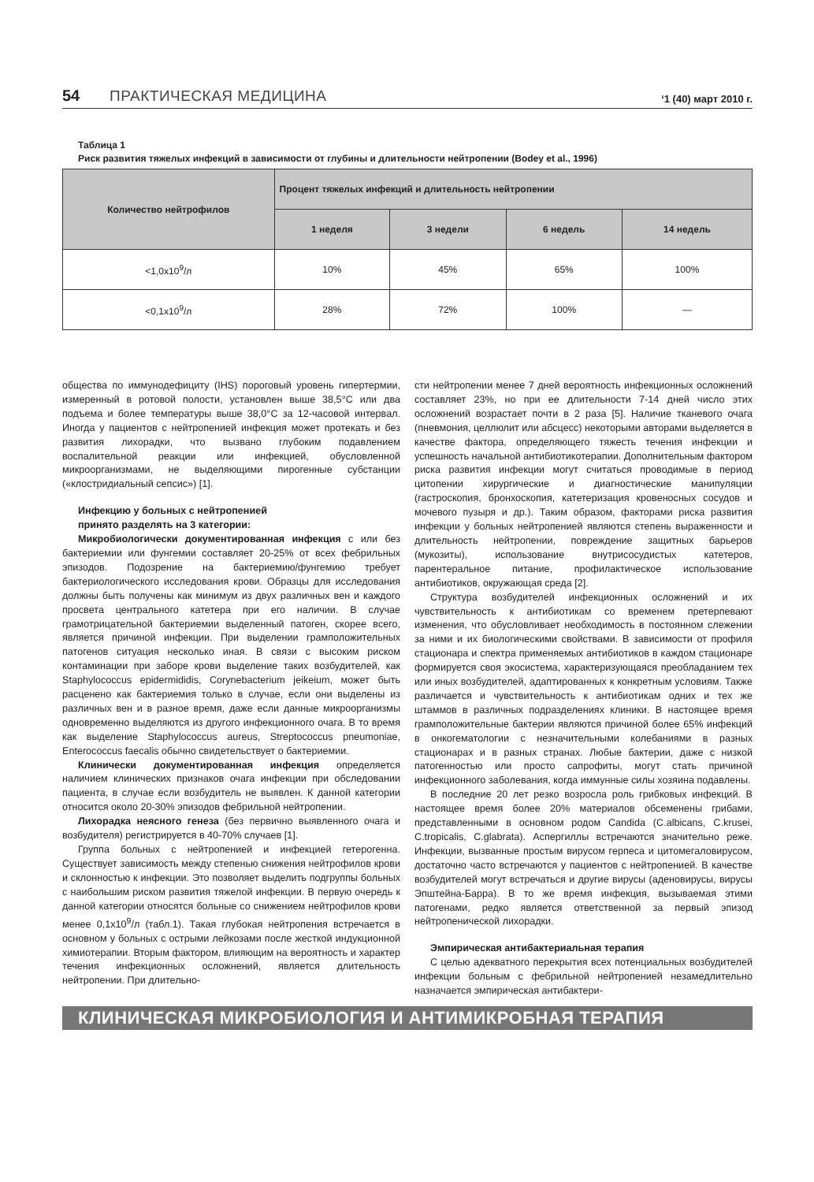54 ПРАКТИЧЕСКАЯ МЕДИЦИНА ‘1 (40) март 2010 г.
Таблица 1
Риск развития тяжелых инфекций в зависимости от глубины и длительности нейтропении (Bodey et al., 1996)
| Количество нейтрофилов | Процент тяжелых инфекций и длительность нейтропении | | | |
| --- | --- | --- | --- | --- |
| | 1 неделя | 3 недели | 6 недель | 14 недель |
| <1,0х10<sup>9</sup>/л | 10% | 45% | 65% | 100% |
| <0,1х10<sup>9</sup>/л | 28% | 72% | 100% | — |
общества по иммунодефициту (IHS) пороговый уровень гипертермии, измеренный в ротовой полости, установлен выше 38,5°С или два подъема и более температуры выше 38,0°С за 12-часовой интервал. Иногда у пациентов с нейтропенией инфекция может протекать и без развития лихорадки, что вызвано глубоким подавлением воспалительной реакции или инфекцией, обусловленной микроорганизмами, не выделяющими пирогенные субстанции («клостридиальный сепсис») [1].
Инфекцию у больных с нейтропенией
принято разделять на 3 категории:
Микробиологически документированная инфекция с или без бактериемии или фунгемии составляет 20-25% от всех фебрильных эпизодов. Подозрение на бактериемию/фунгемию требует бактериологического исследования крови. Образцы для исследования должны быть получены как минимум из двух различных вен и каждого просвета центрального катетера при его наличии. В случае грамотрицательной бактериемии выделенный патоген, скорее всего, является причиной инфекции. При выделении грамположительных патогенов ситуация несколько иная. В связи с высоким риском контаминации при заборе крови выделение таких возбудителей, как Staphylococcus epidermididis, Corynebacterium jeikeium, может быть расценено как бактериемия только в случае, если они выделены из различных вен и в разное время, даже если данные микроорганизмы одновременно выделяются из другого инфекционного очага. В то время как выделение Staphylococcus aureus, Streptococcus pneumoniae, Enterococcus faecalis обычно свидетельствует о бактериемии.
Клинически документированная инфекция определяется наличием клинических признаков очага инфекции при обследовании пациента, в случае если возбудитель не выявлен. К данной категории относится около 20-30% эпизодов фебрильной нейтропении.
Лихорадка неясного генеза (без первично выявленного очага и возбудителя) регистрируется в 40-70% случаев [1].
Группа больных с нейтропенией и инфекцией гетерогенна. Существует зависимость между степенью снижения нейтрофилов крови и склонностью к инфекции. Это позволяет выделить подгруппы больных с наибольшим риском развития тяжелой инфекции. В первую очередь к данной категории относятся больные со снижением нейтрофилов крови менее 0,1х10<sup>9</sup>/л (табл.1). Такая глубокая нейтропения встречается в основном у больных с острыми лейкозами после жесткой индукционной химиотерапии. Вторым фактором, влияющим на вероятность и характер течения инфекционных осложнений, является длительность нейтропении. При длительно-
сти нейтропении менее 7 дней вероятность инфекционных осложнений составляет 23%, но при ее длительности 7-14 дней число этих осложнений возрастает почти в 2 раза [5]. Наличие тканевого очага (пневмония, целлюлит или абсцесс) некоторыми авторами выделяется в качестве фактора, определяющего тяжесть течения инфекции и успешность начальной антибиотикотерапии. Дополнительным фактором риска развития инфекции могут считаться проводимые в период цитопении хирургические и диагностические манипуляции (гастроскопия, бронхоскопия, катетеризация кровеносных сосудов и мочевого пузыря и др.). Таким образом, факторами риска развития инфекции у больных нейтропенией являются степень выраженности и длительность нейтропении, повреждение защитных барьеров (мукозиты), использование внутрисосудистых катетеров, парентеральное питание, профилактическое использование антибиотиков, окружающая среда [2].
Структура возбудителей инфекционных осложнений и их чувствительность к антибиотикам со временем претерпевают изменения, что обусловливает необходимость в постоянном слежении за ними и их биологическими свойствами. В зависимости от профиля стационара и спектра применяемых антибиотиков в каждом стационаре формируется своя экосистема, характеризующаяся преобладанием тех или иных возбудителей, адаптированных к конкретным условиям. Также различается и чувствительность к антибиотикам одних и тех же штаммов в различных подразделениях клиники. В настоящее время грамположительные бактерии являются причиной более 65% инфекций в онкогематологии с незначительными колебаниями в разных стационарах и в разных странах. Любые бактерии, даже с низкой патогенностью или просто сапрофиты, могут стать причиной инфекционного заболевания, когда иммунные силы хозяина подавлены.
В последние 20 лет резко возросла роль грибковых инфекций. В настоящее время более 20% материалов обсеменены грибами, представленными в основном родом Candida (C.albicans, C.krusei, C.tropicalis, C.glabrata). Аспергиллы встречаются значительно реже. Инфекции, вызванные простым вирусом герпеса и цитомегаловирусом, достаточно часто встречаются у пациентов с нейтропенией. В качестве возбудителей могут встречаться и другие вирусы (аденовирусы, вирусы Эпштейна-Барра). В то же время инфекция, вызываемая этими патогенами, редко является ответственной за первый эпизод нейтропенической лихорадки.
Эмпирическая антибактериальная терапия
С целью адекватного перекрытия всех потенциальных возбудителей инфекции больным с фебрильной нейтропенией незамедлительно назначается эмпирическая антибактери-
КЛИНИЧЕСКАЯ МИКРОБИОЛОГИЯ И АНТИМИКРОБНАЯ ТЕРАПИЯ